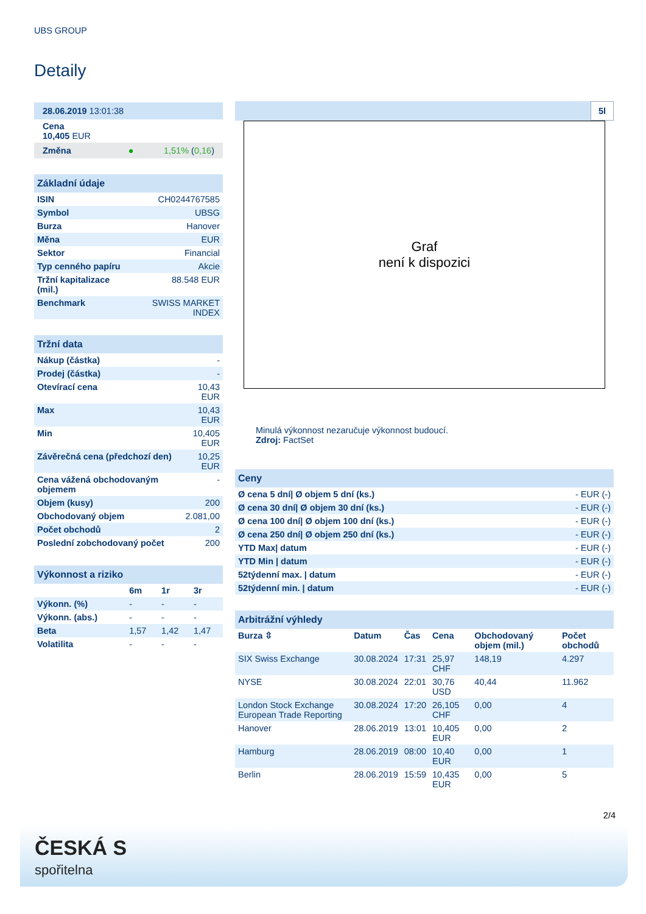UBS GROUP
Detaily
| 28.06.2019 13:01:38 |
| Cena 10,405 EUR |
| Změna ● 1,51% ( 0,16 ) |
| Základní údaje | |
| --- | --- |
| ISIN | CH0244767585 |
| Symbol | UBSG |
| Burza | Hanover |
| Měna | EUR |
| Sektor | Financial |
| Typ cenného papíru | Akcie |
| Tržní kapitalizace (mil.) | 88.548 EUR |
| Benchmark | SWISS MARKET INDEX |
| Tržní data | |
| --- | --- |
| Nákup (částka) | - |
| Prodej (částka) | - |
| Otevírací cena | 10,43 EUR |
| Max | 10,43 EUR |
| Min | 10,405 EUR |
| Závěrečná cena (předchozí den) | 10,25 EUR |
| Cena vážená obchodovaným objemem | - |
| Objem (kusy) | 200 |
| Obchodovaný objem | 2.081,00 |
| Počet obchodů | 2 |
| Poslední zobchodovaný počet | 200 |
| Výkonnost a riziko | | | |
| --- | --- | --- | --- |
| | 6m | 1r | 3r |
| Výkonn. (%) | - | - | - |
| Výkonn. (abs.) | - | - | - |
| Beta | 1,57 | 1,42 | 1,47 |
| Volatilita | - | - | - |
5l
Graf
není k dispozici
Minulá výkonnost nezaručuje výkonnost budoucí.
Zdroj: FactSet
| Ceny | |
| --- | --- |
| Ø cena 5 dní/ Ø objem 5 dní (ks.) | - EUR (-) |
| Ø cena 30 dní/ Ø objem 30 dní (ks.) | - EUR (-) |
| Ø cena 100 dní/ Ø objem 100 dní (ks.) | - EUR (-) |
| Ø cena 250 dní/ Ø objem 250 dní (ks.) | - EUR (-) |
| YTD Max/ datum | - EUR (-) |
| YTD Min / datum | - EUR (-) |
| 52týdenní max. / datum | - EUR (-) |
| 52týdenní min. / datum | - EUR (-) |
| Arbitrážní výhledy | | | | | |
| --- | --- | --- | --- | --- | --- |
| Burza ⇳ | Datum | Čas | Cena | Obchodovaný objem (mil.) | Počet obchodů |
| SIX Swiss Exchange | 30.08.2024 | 17:31 | 25,97 CHF | 148,19 | 4.297 |
| NYSE | 30.08.2024 | 22:01 | 30,76 USD | 40,44 | 11.962 |
| London Stock Exchange European Trade Reporting | 30.08.2024 | 17:20 | 26,105 CHF | 0,00 | 4 |
| Hanover | 28.06.2019 | 13:01 | 10,405 EUR | 0,00 | 2 |
| Hamburg | 28.06.2019 | 08:00 | 10,40 EUR | 0,00 | 1 |
| Berlin | 28.06.2019 | 15:59 | 10,435 EUR | 0,00 | 5 |
2/4
ČESKÁ S
spořitelna